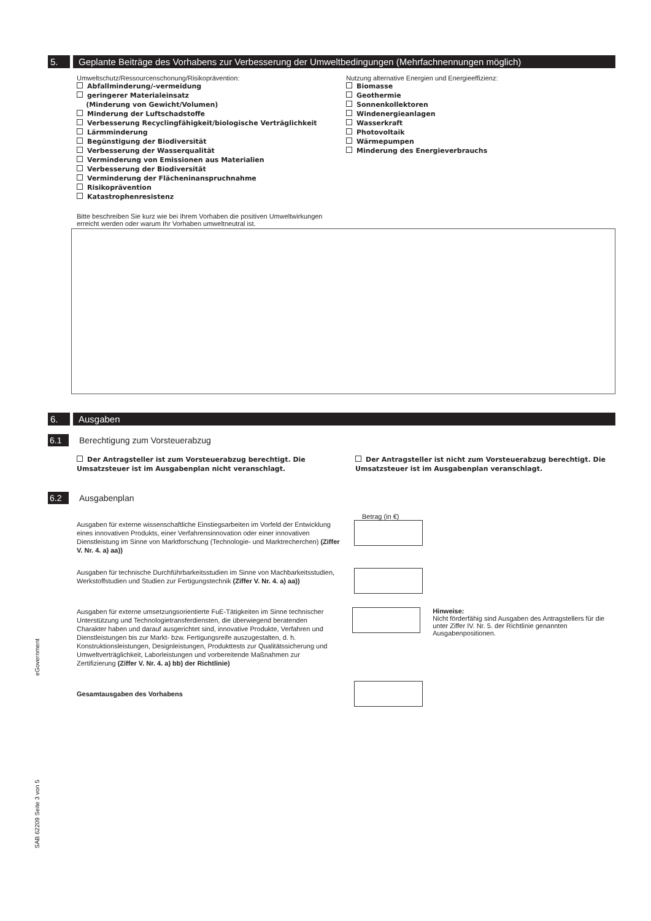5. Geplante Beiträge des Vorhabens zur Verbesserung der Umweltbedingungen (Mehrfachnennungen möglich)
Umweltschutz/Ressourcenschonung/Risikoprävention:
Abfallminderung/-vermeidung
geringerer Materialeinsatz
(Minderung von Gewicht/Volumen)
Minderung der Luftschadstoffe
Verbesserung Recyclingfähigkeit/biologische Verträglichkeit
Lärmminderung
Begünstigung der Biodiversität
Verbesserung der Wasserqualität
Verminderung von Emissionen aus Materialien
Verbesserung der Biodiversität
Verminderung der Flächeninanspruchnahme
Risikoprävention
Katastrophenresistenz
Nutzung alternative Energien und Energieeffizienz:
Biomasse
Geothermie
Sonnenkollektoren
Windenergieanlagen
Wasserkraft
Photovoltaik
Wärmepumpen
Minderung des Energieverbrauchs
Bitte beschreiben Sie kurz wie bei Ihrem Vorhaben die positiven Umweltwirkungen erreicht werden oder warum Ihr Vorhaben umweltneutral ist.
6. Ausgaben
6.1
Berechtigung zum Vorsteuerabzug
Der Antragsteller ist zum Vorsteuerabzug berechtigt. Die Umsatzsteuer ist im Ausgabenplan nicht veranschlagt.
Der Antragsteller ist nicht zum Vorsteuerabzug berechtigt. Die Umsatzsteuer ist im Ausgabenplan veranschlagt.
6.2
Ausgabenplan
Betrag (in €)
Ausgaben für externe wissenschaftliche Einstiegsarbeiten im Vorfeld der Entwicklung eines innovativen Produkts, einer Verfahrensinnovation oder einer innovativen Dienstleistung im Sinne von Marktforschung (Technologie- und Marktrecherchen) (Ziffer V. Nr. 4. a) aa))
Ausgaben für technische Durchführbarkeitsstudien im Sinne von Machbarkeitsstudien, Werkstoffstudien und Studien zur Fertigungstechnik (Ziffer V. Nr. 4. a) aa))
Ausgaben für externe umsetzungsorientierte FuE-Tätigkeiten im Sinne technischer Unterstützung und Technologietransferdiensten, die überwiegend beratenden Charakter haben und darauf ausgerichtet sind, innovative Produkte, Verfahren und Dienstleistungen bis zur Markt- bzw. Fertigungsreife auszugestalten, d. h. Konstruktionsleistungen, Designleistungen, Produkttests zur Qualitätssicherung und Umweltverträglichkeit, Laborleistungen und vorbereitende Maßnahmen zur Zertifizierung (Ziffer V. Nr. 4. a) bb) der Richtlinie)
Hinweise:
Nicht förderfähig sind Ausgaben des Antragstellers für die unter Ziffer IV. Nr. 5. der Richtlinie genannten Ausgabenpositionen.
Gesamtausgaben des Vorhabens
eGovernment
SAB 62209 Seite 3 von 5